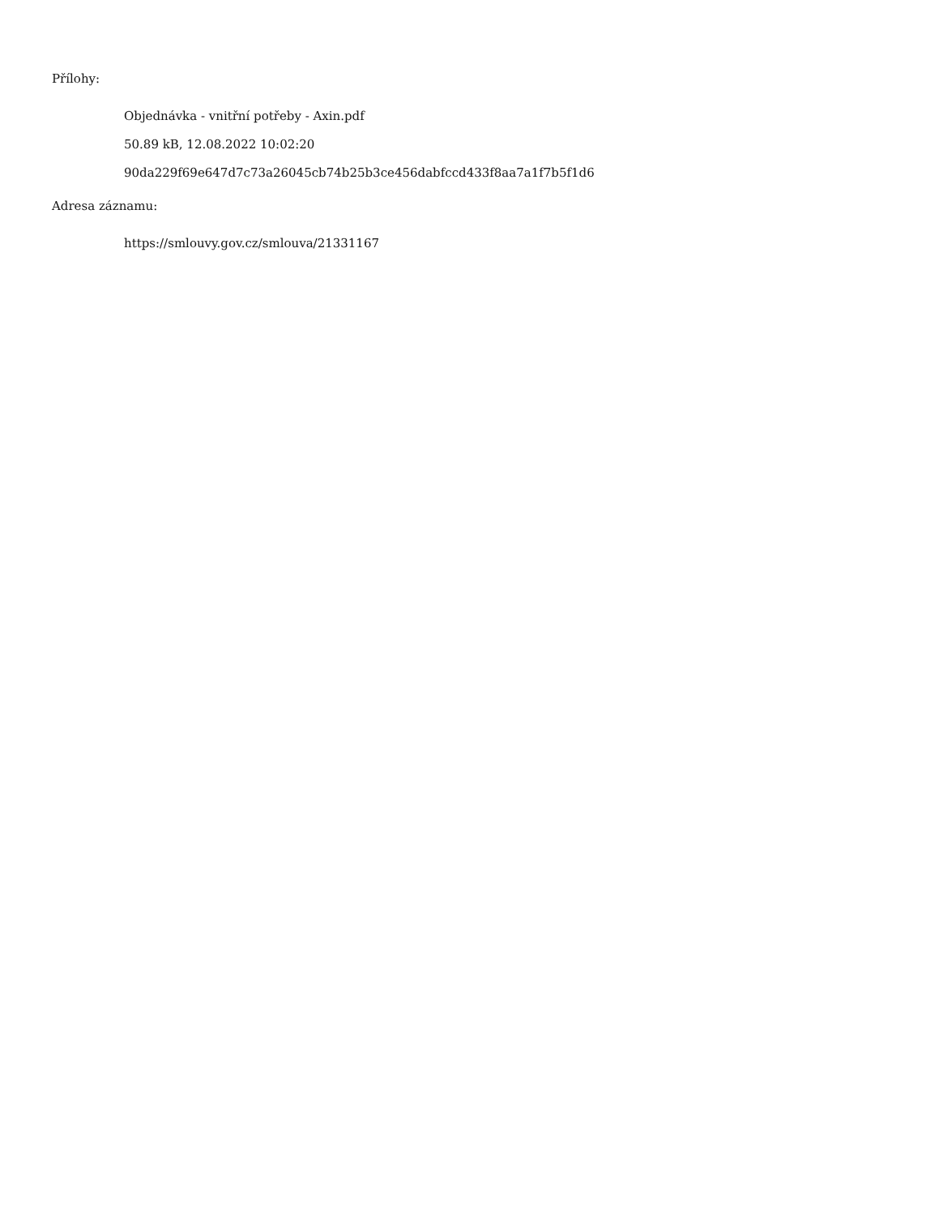Přílohy:
Objednávka - vnitřní potřeby - Axin.pdf
50.89 kB, 12.08.2022 10:02:20
90da229f69e647d7c73a26045cb74b25b3ce456dabfccd433f8aa7a1f7b5f1d6
Adresa záznamu:
https://smlouvy.gov.cz/smlouva/21331167